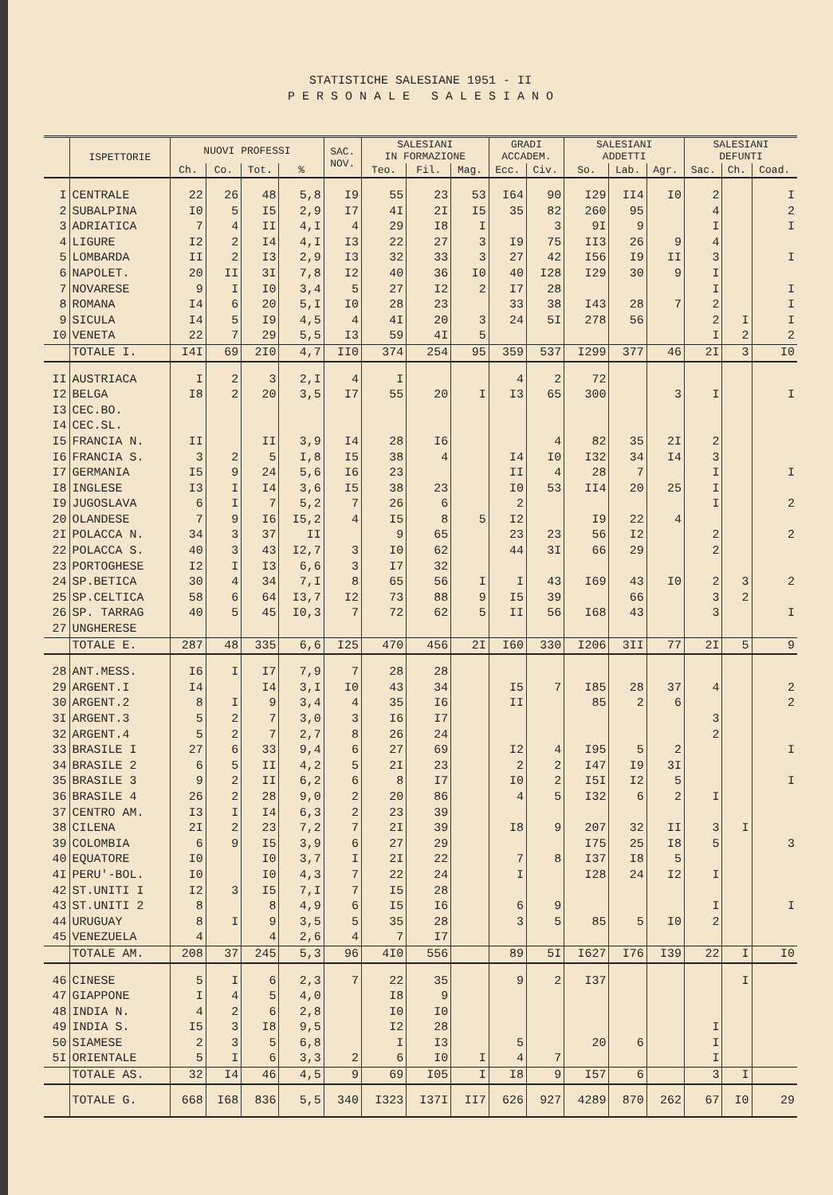STATISTICHE SALESIANE 1951 - II
P E R S O N A L E S A L E S I A N O
| | ISPETTORIE | NUOVI PROFESSI | | | | SAC. NOV. | SALESIANI IN FORMAZIONE | | | GRADI ACCADEM. | | SALESIANI ADDETTI | | | SALESIANI DEFUNTI | | |
| --- | --- | --- | --- | --- | --- | --- | --- | --- | --- | --- | --- | --- | --- | --- | --- | --- | --- |
| | | Ch. | Co. | Tot. | % | | Teo. | Fil. | Mag. | Ecc. | Civ. | So. | Lab. | Agr. | Sac. | Ch. | Coad. |
| I | CENTRALE | 22 | 26 | 48 | 5,8 | I9 | 55 | 23 | 53 | I64 | 90 | I29 | II4 | I0 | 2 | | I |
| 2 | SUBALPINA | I0 | 5 | I5 | 2,9 | I7 | 4I | 2I | I5 | 35 | 82 | 260 | 95 | | 4 | | 2 |
| 3 | ADRIATICA | 7 | 4 | II | 4,I | 4 | 29 | I8 | I | | 3 | 9I | 9 | | I | | I |
| 4 | LIGURE | I2 | 2 | I4 | 4,I | I3 | 22 | 27 | 3 | I9 | 75 | II3 | 26 | 9 | 4 | | |
| 5 | LOMBARDA | II | 2 | I3 | 2,9 | I3 | 32 | 33 | 3 | 27 | 42 | I56 | I9 | II | 3 | | I |
| 6 | NAPOLET. | 20 | II | 3I | 7,8 | I2 | 40 | 36 | I0 | 40 | I28 | I29 | 30 | 9 | I | | |
| 7 | NOVARESE | 9 | I | I0 | 3,4 | 5 | 27 | I2 | 2 | I7 | 28 | | | | I | | I |
| 8 | ROMANA | I4 | 6 | 20 | 5,I | I0 | 28 | 23 | | 33 | 38 | I43 | 28 | 7 | 2 | | I |
| 9 | SICULA | I4 | 5 | I9 | 4,5 | 4 | 4I | 20 | 3 | 24 | 5I | 278 | 56 | | 2 | I | I |
| I0 | VENETA | 22 | 7 | 29 | 5,5 | I3 | 59 | 4I | 5 | | | | | | I | 2 | 2 |
| | TOTALE I. | I4I | 69 | 2I0 | 4,7 | II0 | 374 | 254 | 95 | 359 | 537 | I299 | 377 | 46 | 2I | 3 | I0 |
| II | AUSTRIACA | I | 2 | 3 | 2,I | 4 | I | | | 4 | 2 | 72 | | | | | |
| I2 | BELGA | I8 | 2 | 20 | 3,5 | I7 | 55 | 20 | I | I3 | 65 | 300 | | 3 | I | | I |
| I3 | CEC.BO. | | | | | | | | | | | | | | | | |
| I4 | CEC.SL. | | | | | | | | | | | | | | | | |
| I5 | FRANCIA N. | II | | II | 3,9 | I4 | 28 | I6 | | | 4 | 82 | 35 | 2I | 2 | | |
| I6 | FRANCIA S. | 3 | 2 | 5 | I,8 | I5 | 38 | 4 | | I4 | I0 | I32 | 34 | I4 | 3 | | |
| I7 | GERMANIA | I5 | 9 | 24 | 5,6 | I6 | 23 | | | II | 4 | 28 | 7 | | I | | I |
| I8 | INGLESE | I3 | I | I4 | 3,6 | I5 | 38 | 23 | | I0 | 53 | II4 | 20 | 25 | I | | |
| I9 | JUGOSLAVA | 6 | I | 7 | 5,2 | 7 | 26 | 6 | | 2 | | | | | I | | 2 |
| 20 | OLANDESE | 7 | 9 | I6 | I5,2 | 4 | I5 | 8 | 5 | I2 | | I9 | 22 | 4 | | | |
| 2I | POLACCA N. | 34 | 3 | 37 | II | | 9 | 65 | | 23 | 23 | 56 | I2 | | 2 | | 2 |
| 22 | POLACCA S. | 40 | 3 | 43 | I2,7 | 3 | I0 | 62 | | 44 | 3I | 66 | 29 | | 2 | | |
| 23 | PORTOGHESE | I2 | I | I3 | 6,6 | 3 | I7 | 32 | | | | | | | | | |
| 24 | SP.BETICA | 30 | 4 | 34 | 7,I | 8 | 65 | 56 | I | I | 43 | I69 | 43 | I0 | 2 | 3 | 2 |
| 25 | SP.CELTICA | 58 | 6 | 64 | I3,7 | I2 | 73 | 88 | 9 | I5 | 39 | | 66 | | 3 | 2 | |
| 26 | SP. TARRAG | 40 | 5 | 45 | I0,3 | 7 | 72 | 62 | 5 | II | 56 | I68 | 43 | | 3 | | I |
| 27 | UNGHERESE | | | | | | | | | | | | | | | | |
| | TOTALE E. | 287 | 48 | 335 | 6,6 | I25 | 470 | 456 | 2I | I60 | 330 | I206 | 3II | 77 | 2I | 5 | 9 |
| 28 | ANT.MESS. | I6 | I | I7 | 7,9 | 7 | 28 | 28 | | | | | | | | | |
| 29 | ARGENT.I | I4 | | I4 | 3,I | I0 | 43 | 34 | | I5 | 7 | I85 | 28 | 37 | 4 | | 2 |
| 30 | ARGENT.2 | 8 | I | 9 | 3,4 | 4 | 35 | I6 | | II | | 85 | 2 | 6 | | | 2 |
| 3I | ARGENT.3 | 5 | 2 | 7 | 3,0 | 3 | I6 | I7 | | | | | | | 3 | | |
| 32 | ARGENT.4 | 5 | 2 | 7 | 2,7 | 8 | 26 | 24 | | | | | | | 2 | | |
| 33 | BRASILE I | 27 | 6 | 33 | 9,4 | 6 | 27 | 69 | | I2 | 4 | I95 | 5 | 2 | | | I |
| 34 | BRASILE 2 | 6 | 5 | II | 4,2 | 5 | 2I | 23 | | 2 | 2 | I47 | I9 | 3I | | | |
| 35 | BRASILE 3 | 9 | 2 | II | 6,2 | 6 | 8 | I7 | | I0 | 2 | I5I | I2 | 5 | | | I |
| 36 | BRASILE 4 | 26 | 2 | 28 | 9,0 | 2 | 20 | 86 | | 4 | 5 | I32 | 6 | 2 | I | | |
| 37 | CENTRO AM. | I3 | I | I4 | 6,3 | 2 | 23 | 39 | | | | | | | | | |
| 38 | CILENA | 2I | 2 | 23 | 7,2 | 7 | 2I | 39 | | I8 | 9 | 207 | 32 | II | 3 | I | |
| 39 | COLOMBIA | 6 | 9 | I5 | 3,9 | 6 | 27 | 29 | | | | I75 | 25 | I8 | 5 | | 3 |
| 40 | EQUATORE | I0 | | I0 | 3,7 | I | 2I | 22 | | 7 | 8 | I37 | I8 | 5 | | | |
| 4I | PERU'-BOL. | I0 | | I0 | 4,3 | 7 | 22 | 24 | | I | | I28 | 24 | I2 | I | | |
| 42 | ST.UNITI I | I2 | 3 | I5 | 7,I | 7 | I5 | 28 | | | | | | | | | |
| 43 | ST.UNITI 2 | 8 | | 8 | 4,9 | 6 | I5 | I6 | | 6 | 9 | | | | I | | I |
| 44 | URUGUAY | 8 | I | 9 | 3,5 | 5 | 35 | 28 | | 3 | 5 | 85 | 5 | I0 | 2 | | |
| 45 | VENEZUELA | 4 | | 4 | 2,6 | 4 | 7 | I7 | | | | | | | | | |
| | TOTALE AM. | 208 | 37 | 245 | 5,3 | 96 | 4I0 | 556 | | 89 | 5I | I627 | I76 | I39 | 22 | I | I0 |
| 46 | CINESE | 5 | I | 6 | 2,3 | 7 | 22 | 35 | | 9 | 2 | I37 | | | | I | |
| 47 | GIAPPONE | I | 4 | 5 | 4,0 | | I8 | 9 | | | | | | | | | |
| 48 | INDIA N. | 4 | 2 | 6 | 2,8 | | I0 | I0 | | | | | | | | | |
| 49 | INDIA S. | I5 | 3 | I8 | 9,5 | | I2 | 28 | | | | | | | I | | |
| 50 | SIAMESE | 2 | 3 | 5 | 6,8 | | I | I3 | | 5 | | 20 | 6 | | I | | |
| 5I | ORIENTALE | 5 | I | 6 | 3,3 | 2 | 6 | I0 | I | 4 | 7 | | | | I | | |
| | TOTALE AS. | 32 | I4 | 46 | 4,5 | 9 | 69 | I05 | I | I8 | 9 | I57 | 6 | | 3 | I | |
| | TOTALE G. | 668 | I68 | 836 | 5,5 | 340 | I323 | I37I | II7 | 626 | 927 | 4289 | 870 | 262 | 67 | I0 | 29 |